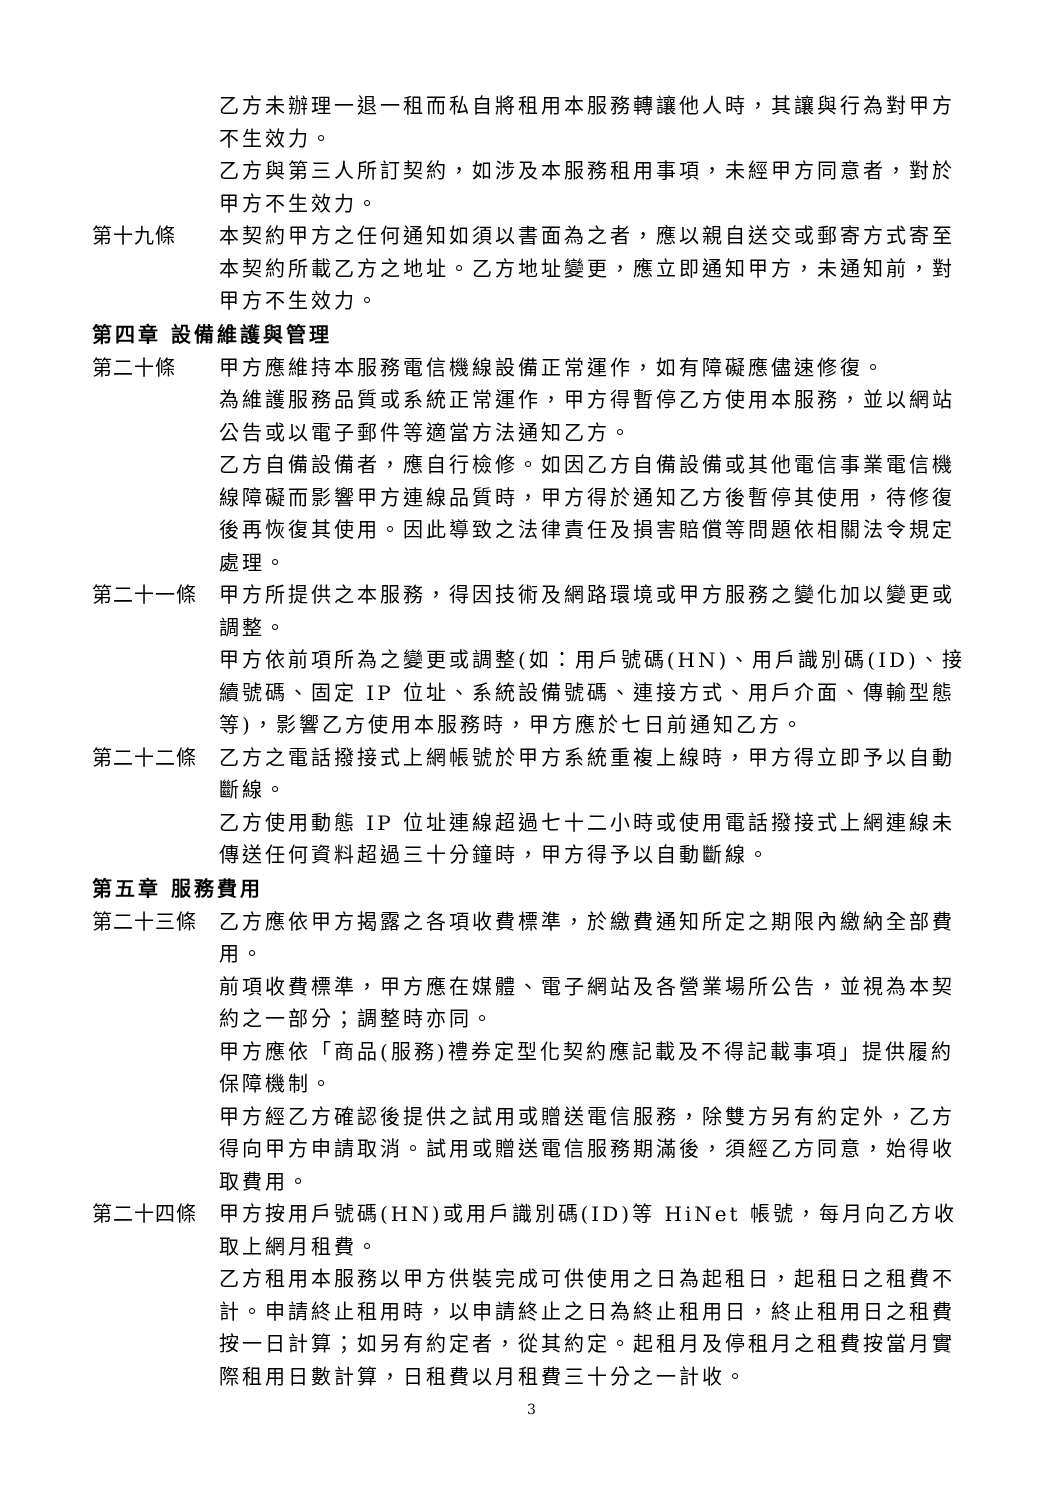乙方未辦理一退一租而私自將租用本服務轉讓他人時，其讓與行為對甲方不生效力。
乙方與第三人所訂契約，如涉及本服務租用事項，未經甲方同意者，對於甲方不生效力。
第十九條 本契約甲方之任何通知如須以書面為之者，應以親自送交或郵寄方式寄至本契約所載乙方之地址。乙方地址變更，應立即通知甲方，未通知前，對甲方不生效力。
第四章 設備維護與管理
第二十條 甲方應維持本服務電信機線設備正常運作，如有障礙應儘速修復。
為維護服務品質或系統正常運作，甲方得暫停乙方使用本服務，並以網站公告或以電子郵件等適當方法通知乙方。
乙方自備設備者，應自行檢修。如因乙方自備設備或其他電信事業電信機線障礙而影響甲方連線品質時，甲方得於通知乙方後暫停其使用，待修復後再恢復其使用。因此導致之法律責任及損害賠償等問題依相關法令規定處理。
第二十一條 甲方所提供之本服務，得因技術及網路環境或甲方服務之變化加以變更或調整。
甲方依前項所為之變更或調整(如：用戶號碼(HN)、用戶識別碼(ID)、接續號碼、固定 IP 位址、系統設備號碼、連接方式、用戶介面、傳輸型態等)，影響乙方使用本服務時，甲方應於七日前通知乙方。
第二十二條 乙方之電話撥接式上網帳號於甲方系統重複上線時，甲方得立即予以自動斷線。
乙方使用動態 IP 位址連線超過七十二小時或使用電話撥接式上網連線未傳送任何資料超過三十分鐘時，甲方得予以自動斷線。
第五章 服務費用
第二十三條 乙方應依甲方揭露之各項收費標準，於繳費通知所定之期限內繳納全部費用。
前項收費標準，甲方應在媒體、電子網站及各營業場所公告，並視為本契約之一部分；調整時亦同。
甲方應依「商品(服務)禮券定型化契約應記載及不得記載事項」提供履約保障機制。
甲方經乙方確認後提供之試用或贈送電信服務，除雙方另有約定外，乙方得向甲方申請取消。試用或贈送電信服務期滿後，須經乙方同意，始得收取費用。
第二十四條 甲方按用戶號碼(HN)或用戶識別碼(ID)等 HiNet 帳號，每月向乙方收取上網月租費。
乙方租用本服務以甲方供裝完成可供使用之日為起租日，起租日之租費不計。申請終止租用時，以申請終止之日為終止租用日，終止租用日之租費按一日計算；如另有約定者，從其約定。起租月及停租月之租費按當月實際租用日數計算，日租費以月租費三十分之一計收。
3